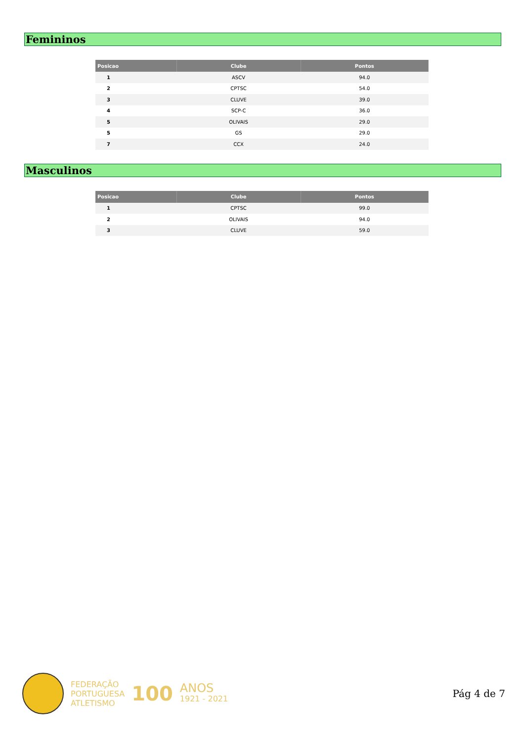Femininos
| Posicao | Clube | Pontos |
| --- | --- | --- |
| 1 | ASCV | 94.0 |
| 2 | CPTSC | 54.0 |
| 3 | CLUVE | 39.0 |
| 4 | SCP-C | 36.0 |
| 5 | OLIVAIS | 29.0 |
| 5 | GS | 29.0 |
| 7 | CCX | 24.0 |
Masculinos
| Posicao | Clube | Pontos |
| --- | --- | --- |
| 1 | CPTSC | 99.0 |
| 2 | OLIVAIS | 94.0 |
| 3 | CLUVE | 59.0 |
FEDERAÇÃO
PORTUGUESA
ATLETISMO
100
ANOS
1921 - 2021
Pág 4 de 7